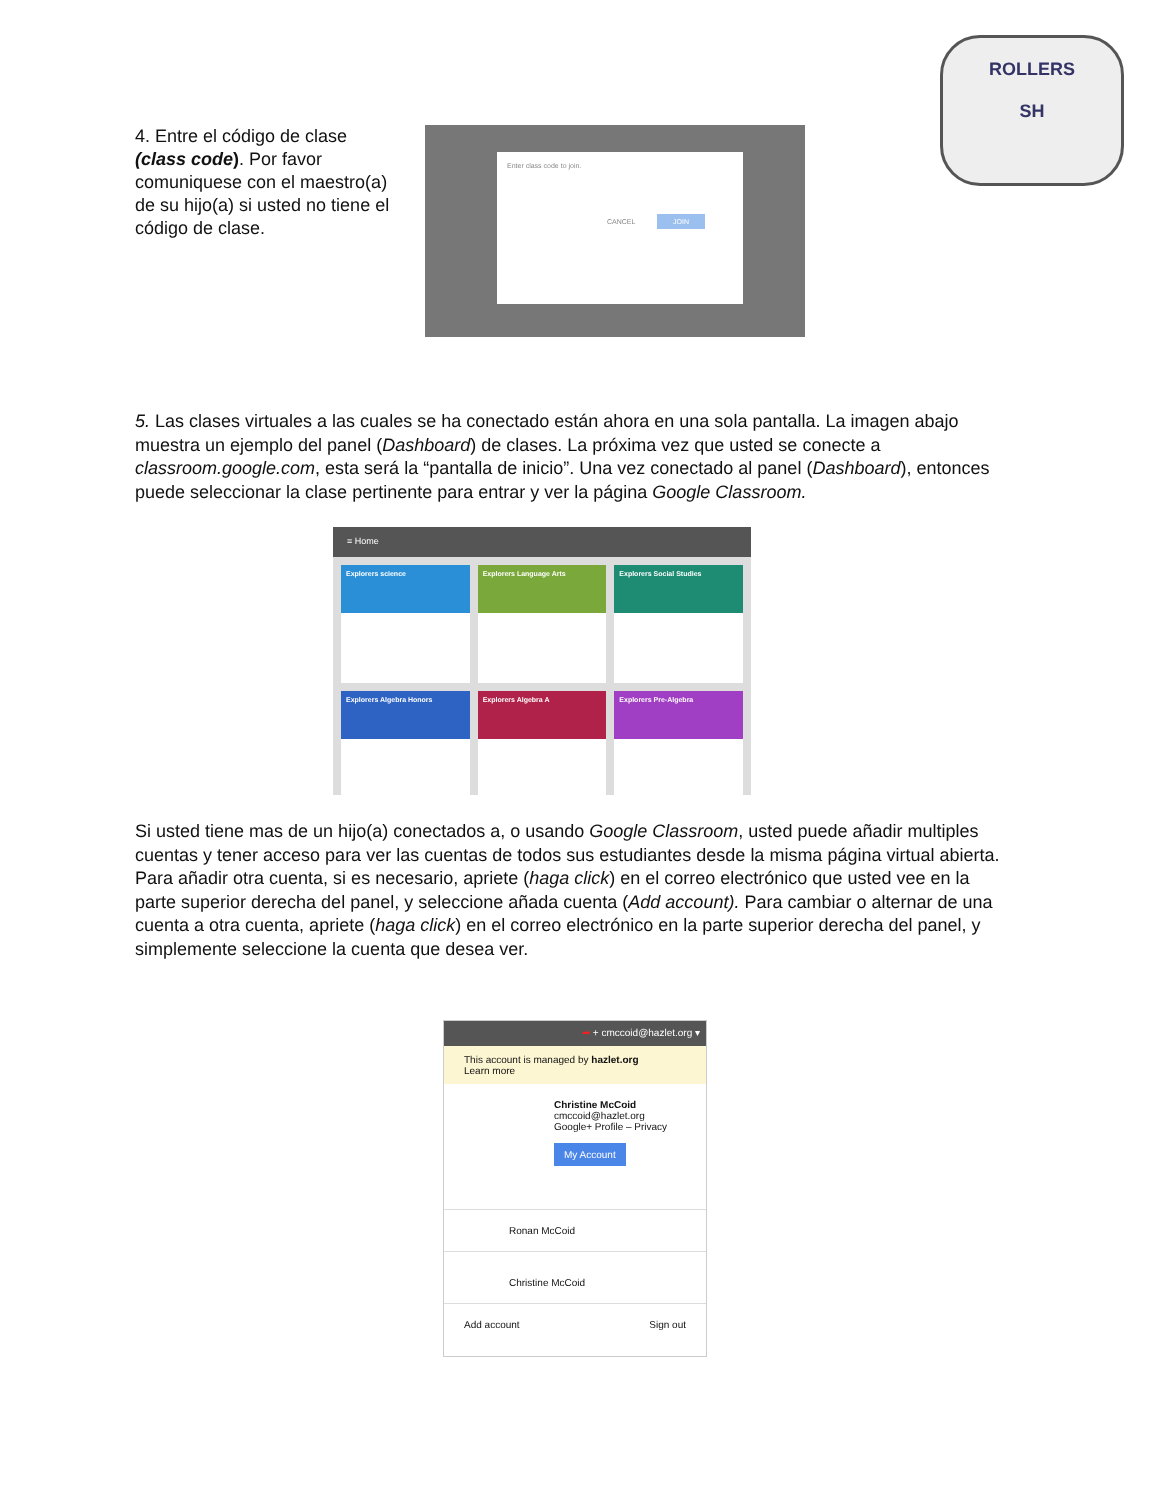ROLLERS
SH
4. Entre el código de clase (class code). Por favor comuniquese con el maestro(a) de su hijo(a) si usted no tiene el código de clase.
Enter class code to join.
CANCEL JOIN
5. Las clases virtuales a las cuales se ha conectado están ahora en una sola pantalla. La imagen abajo muestra un ejemplo del panel (Dashboard) de clases. La próxima vez que usted se conecte a classroom.google.com, esta será la “pantalla de inicio”. Una vez conectado al panel (Dashboard), entonces puede seleccionar la clase pertinente para entrar y ver la página Google Classroom.
≡ Home
Explorers science
Explorers Language Arts
Explorers Social Studies
Explorers Algebra Honors
Explorers Algebra A
Explorers Pre-Algebra
Si usted tiene mas de un hijo(a) conectados a, o usando Google Classroom, usted puede añadir multiples cuentas y tener acceso para ver las cuentas de todos sus estudiantes desde la misma página virtual abierta. Para añadir otra cuenta, si es necesario, apriete (haga click) en el correo electrónico que usted vee en la parte superior derecha del panel, y seleccione añada cuenta (Add account). Para cambiar o alternar de una cuenta a otra cuenta, apriete (haga click) en el correo electrónico en la parte superior derecha del panel, y simplemente seleccione la cuenta que desea ver.
➡ + cmccoid@hazlet.org ▾
This account is managed by hazlet.org
Learn more
Christine McCoid
cmccoid@hazlet.org
Google+ Profile – Privacy
My Account
Ronan McCoid
Christine McCoid
Add account Sign out